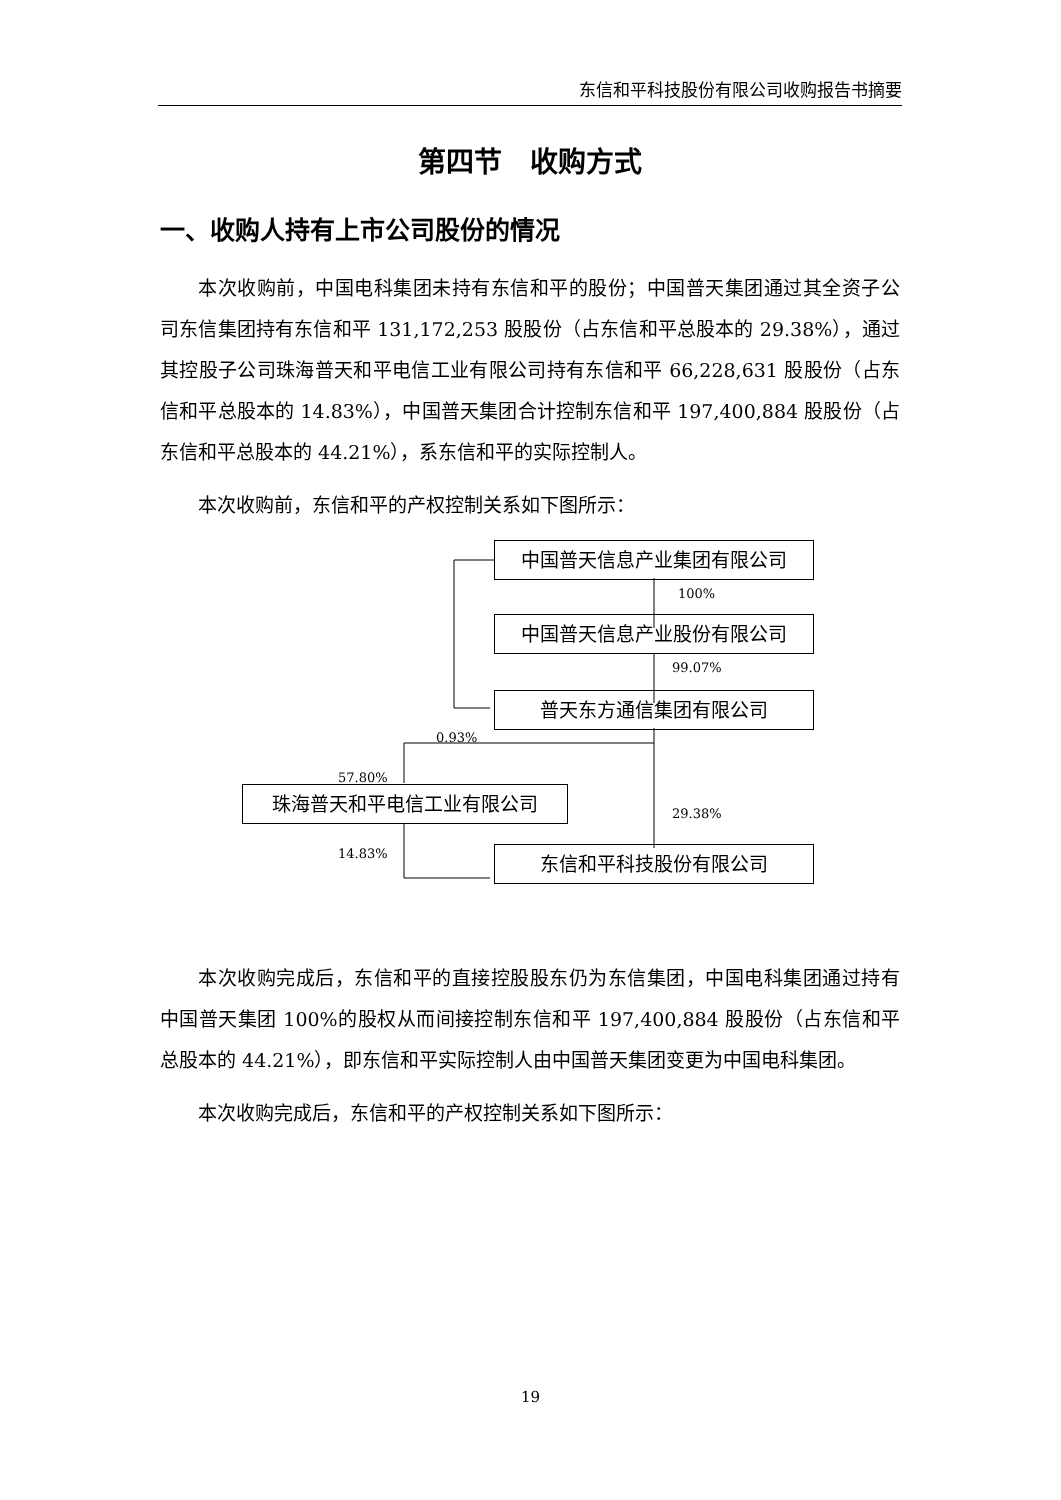东信和平科技股份有限公司收购报告书摘要
第四节　收购方式
一、收购人持有上市公司股份的情况
本次收购前，中国电科集团未持有东信和平的股份；中国普天集团通过其全资子公司东信集团持有东信和平 131,172,253 股股份（占东信和平总股本的 29.38%），通过其控股子公司珠海普天和平电信工业有限公司持有东信和平 66,228,631 股股份（占东信和平总股本的 14.83%），中国普天集团合计控制东信和平 197,400,884 股股份（占东信和平总股本的 44.21%），系东信和平的实际控制人。
本次收购前，东信和平的产权控制关系如下图所示：
中国普天信息产业集团有限公司
100%
中国普天信息产业股份有限公司
99.07%
普天东方通信集团有限公司
0.93%
57.80%
珠海普天和平电信工业有限公司
29.38%
14.83% 东信和平科技股份有限公司
本次收购完成后，东信和平的直接控股股东仍为东信集团，中国电科集团通过持有中国普天集团 100%的股权从而间接控制东信和平 197,400,884 股股份（占东信和平总股本的 44.21%），即东信和平实际控制人由中国普天集团变更为中国电科集团。
本次收购完成后，东信和平的产权控制关系如下图所示：
19